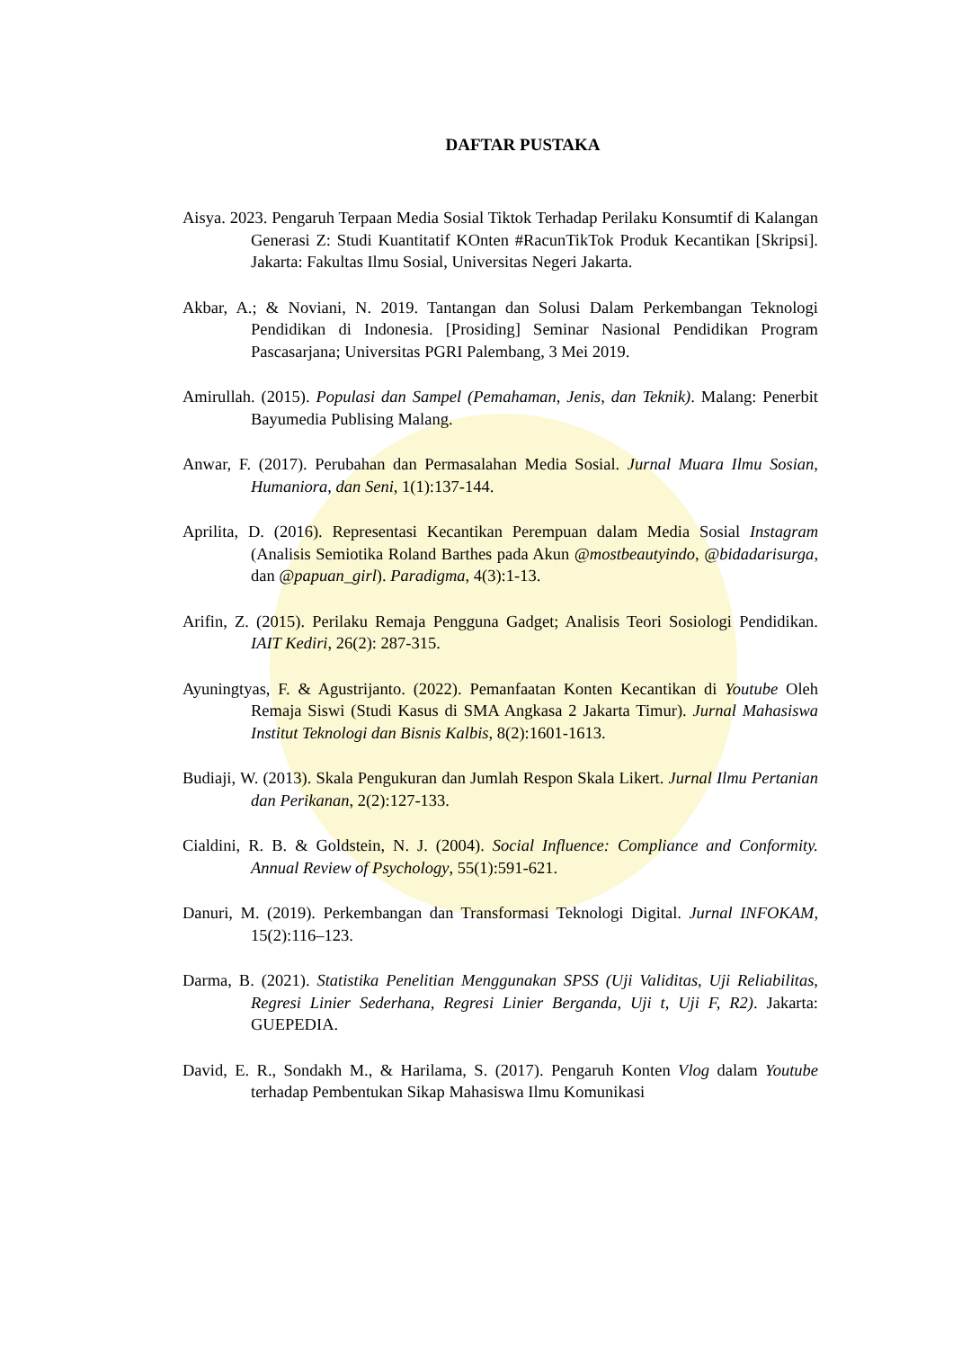DAFTAR PUSTAKA
Aisya. 2023. Pengaruh Terpaan Media Sosial Tiktok Terhadap Perilaku Konsumtif di Kalangan Generasi Z: Studi Kuantitatif KOnten #RacunTikTok Produk Kecantikan [Skripsi]. Jakarta: Fakultas Ilmu Sosial, Universitas Negeri Jakarta.
Akbar, A.; & Noviani, N. 2019. Tantangan dan Solusi Dalam Perkembangan Teknologi Pendidikan di Indonesia. [Prosiding] Seminar Nasional Pendidikan Program Pascasarjana; Universitas PGRI Palembang, 3 Mei 2019.
Amirullah. (2015). Populasi dan Sampel (Pemahaman, Jenis, dan Teknik). Malang: Penerbit Bayumedia Publising Malang.
Anwar, F. (2017). Perubahan dan Permasalahan Media Sosial. Jurnal Muara Ilmu Sosian, Humaniora, dan Seni, 1(1):137-144.
Aprilita, D. (2016). Representasi Kecantikan Perempuan dalam Media Sosial Instagram (Analisis Semiotika Roland Barthes pada Akun @mostbeautyindo, @bidadarisurga, dan @papuan_girl). Paradigma, 4(3):1-13.
Arifin, Z. (2015). Perilaku Remaja Pengguna Gadget; Analisis Teori Sosiologi Pendidikan. IAIT Kediri, 26(2): 287-315.
Ayuningtyas, F. & Agustrijanto. (2022). Pemanfaatan Konten Kecantikan di Youtube Oleh Remaja Siswi (Studi Kasus di SMA Angkasa 2 Jakarta Timur). Jurnal Mahasiswa Institut Teknologi dan Bisnis Kalbis, 8(2):1601-1613.
Budiaji, W. (2013). Skala Pengukuran dan Jumlah Respon Skala Likert. Jurnal Ilmu Pertanian dan Perikanan, 2(2):127-133.
Cialdini, R. B. & Goldstein, N. J. (2004). Social Influence: Compliance and Conformity. Annual Review of Psychology, 55(1):591-621.
Danuri, M. (2019). Perkembangan dan Transformasi Teknologi Digital. Jurnal INFOKAM, 15(2):116–123.
Darma, B. (2021). Statistika Penelitian Menggunakan SPSS (Uji Validitas, Uji Reliabilitas, Regresi Linier Sederhana, Regresi Linier Berganda, Uji t, Uji F, R2). Jakarta: GUEPEDIA.
David, E. R., Sondakh M., & Harilama, S. (2017). Pengaruh Konten Vlog dalam Youtube terhadap Pembentukan Sikap Mahasiswa Ilmu Komunikasi